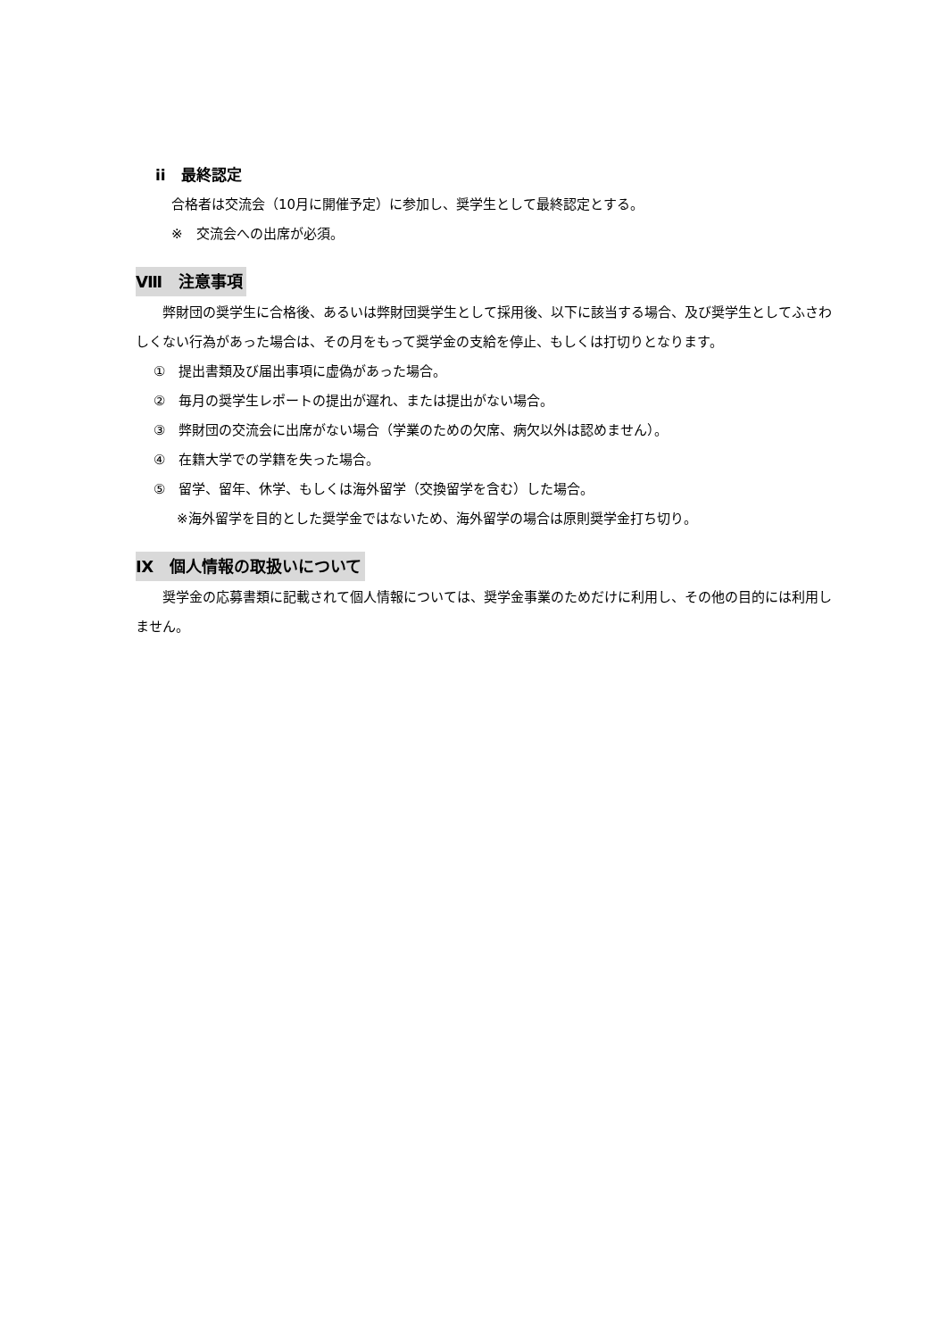ii　最終認定
合格者は交流会（10月に開催予定）に参加し、奨学生として最終認定とする。
※　交流会への出席が必須。
Ⅷ　注意事項
　　弊財団の奨学生に合格後、あるいは弊財団奨学生として採用後、以下に該当する場合、及び奨学生としてふさわしくない行為があった場合は、その月をもって奨学金の支給を停止、もしくは打切りとなります。
①　提出書類及び届出事項に虚偽があった場合。
②　毎月の奨学生レポートの提出が遅れ、または提出がない場合。
③　弊財団の交流会に出席がない場合（学業のための欠席、病欠以外は認めません）。
④　在籍大学での学籍を失った場合。
⑤　留学、留年、休学、もしくは海外留学（交換留学を含む）した場合。
※海外留学を目的とした奨学金ではないため、海外留学の場合は原則奨学金打ち切り。
Ⅸ　個人情報の取扱いについて
　　奨学金の応募書類に記載されて個人情報については、奨学金事業のためだけに利用し、その他の目的には利用しません。